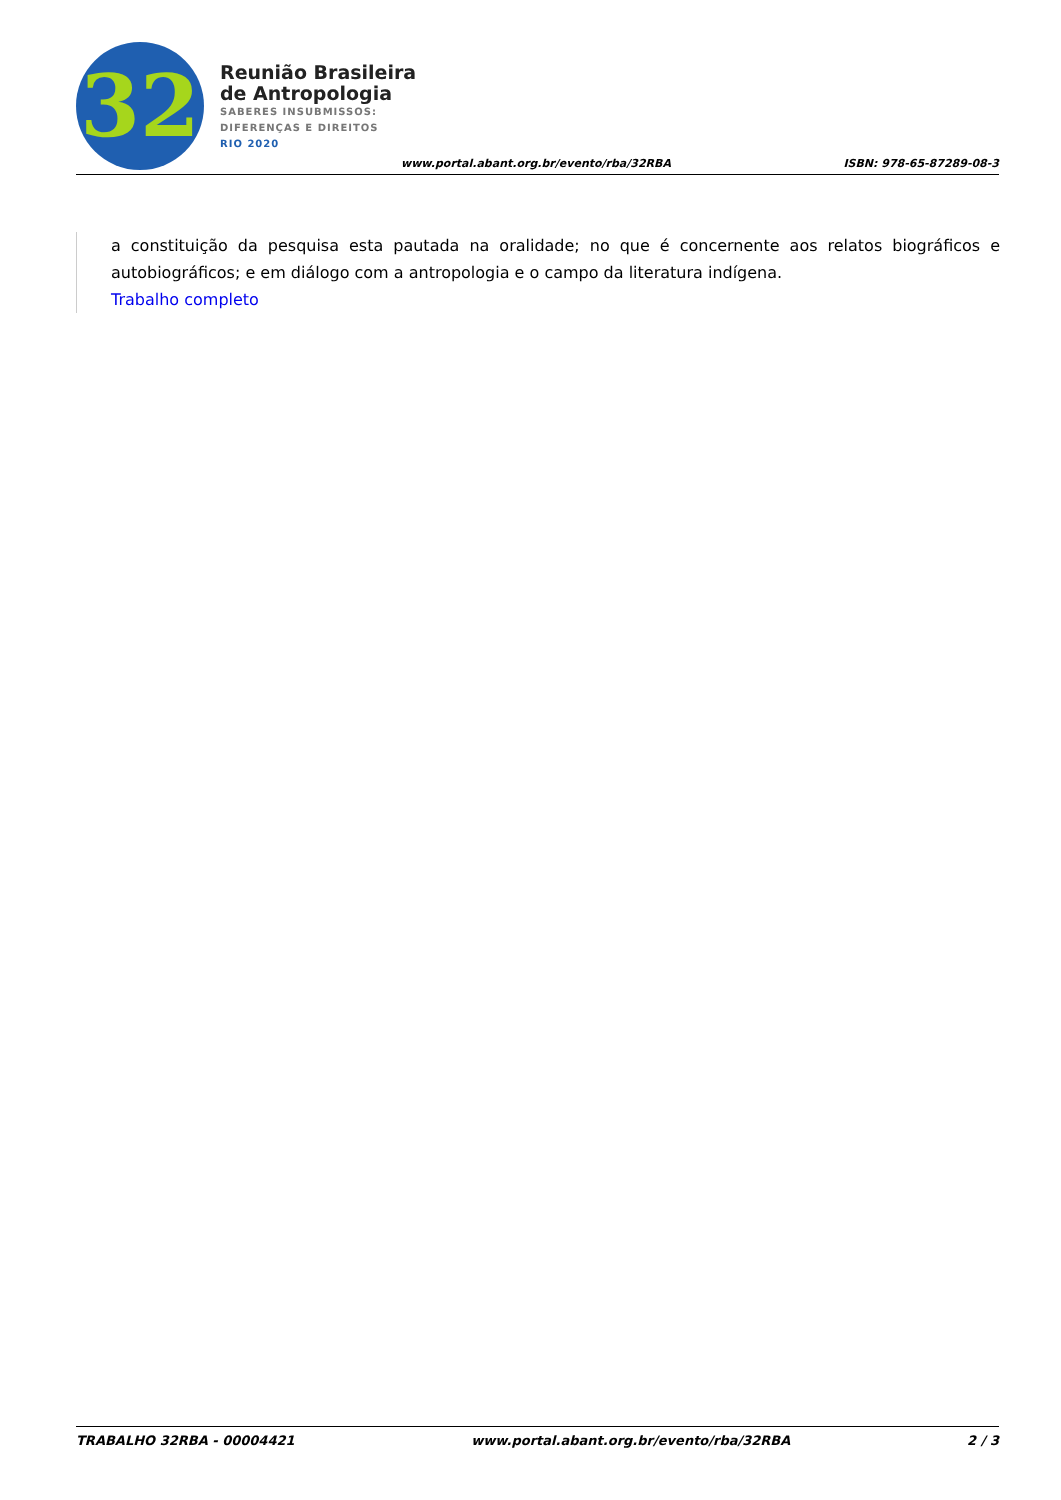32
Reunião Brasileira
de Antropologia
SABERES INSUBMISSOS:
DIFERENÇAS E DIREITOS
RIO 2020
www.portal.abant.org.br/evento/rba/32RBA
ISBN: 978-65-87289-08-3
a constituição da pesquisa esta pautada na oralidade; no que é concernente aos relatos biográficos e autobiográficos; e em diálogo com a antropologia e o campo da literatura indígena.
Trabalho completo
TRABALHO 32RBA - 00004421 www.portal.abant.org.br/evento/rba/32RBA 2 / 3